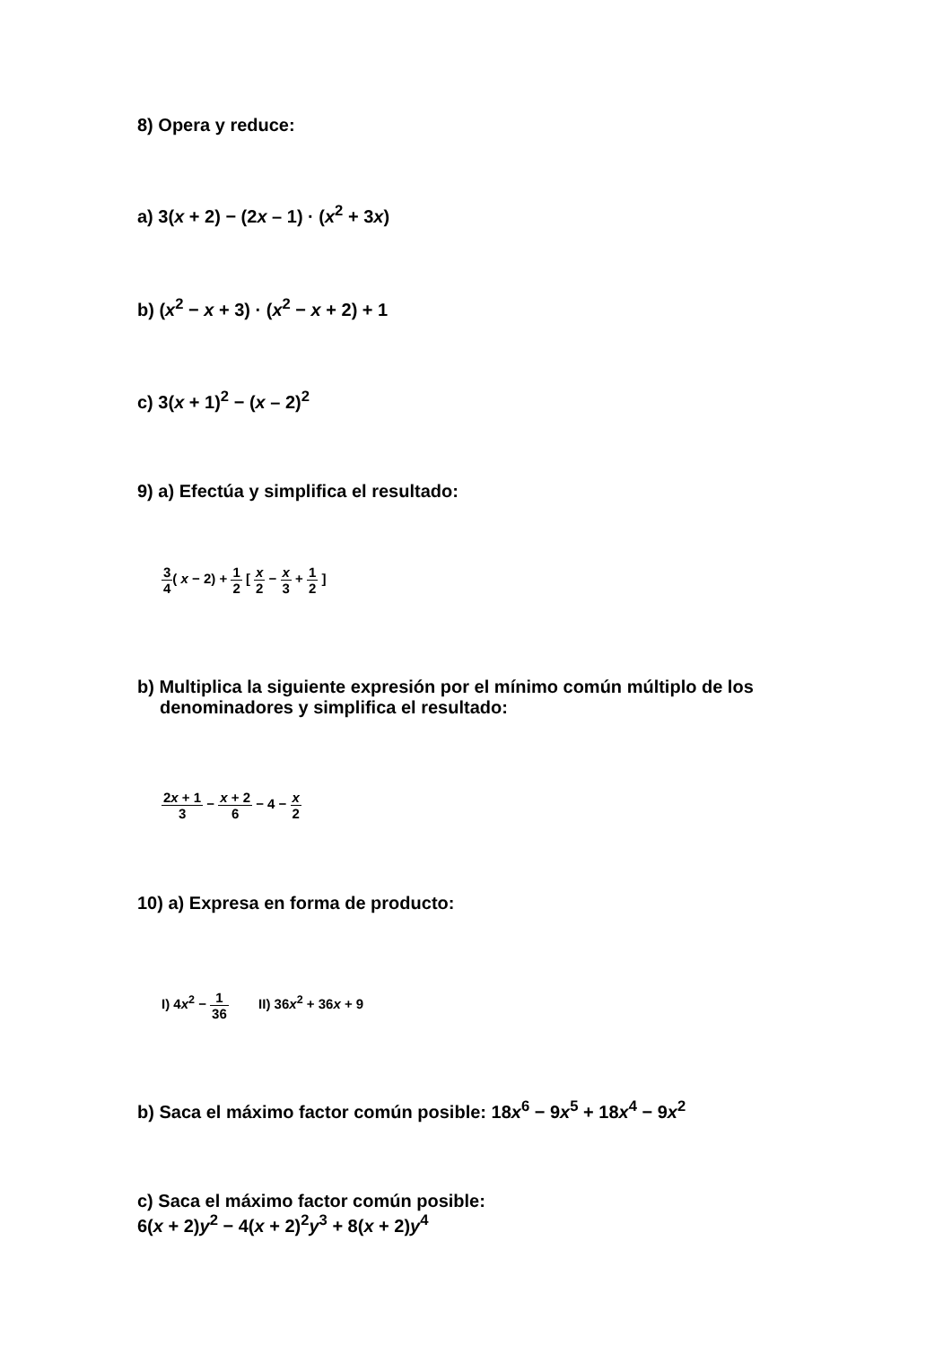8) Opera y reduce:
a) 3(x + 2) − (2x – 1) · (x<sup>2</sup> + 3x)
b) (x<sup>2</sup> − x + 3) · (x<sup>2</sup> − x + 2) + 1
c) 3(x + 1)<sup>2</sup> − (x – 2)<sup>2</sup>
9) a) Efectúa y simplifica el resultado:
3 4( x − 2) + 1 2 [ x 2 − x 3 + 1 2 ]
b) Multiplica la siguiente expresión por el mínimo común múltiplo de los
denominadores y simplifica el resultado:
2x + 1 3 − x + 2 6 − 4 − x 2
10) a) Expresa en forma de producto:
I) 4x<sup>2</sup> − 1 36 II) 36x<sup>2</sup> + 36x + 9
b) Saca el máximo factor común posible: 18x<sup>6</sup> − 9x<sup>5</sup> + 18x<sup>4</sup> − 9x<sup>2</sup>
c) Saca el máximo factor común posible:
6(x + 2)y<sup>2</sup> − 4(x + 2)<sup>2</sup>y<sup>3</sup> + 8(x + 2)y<sup>4</sup>